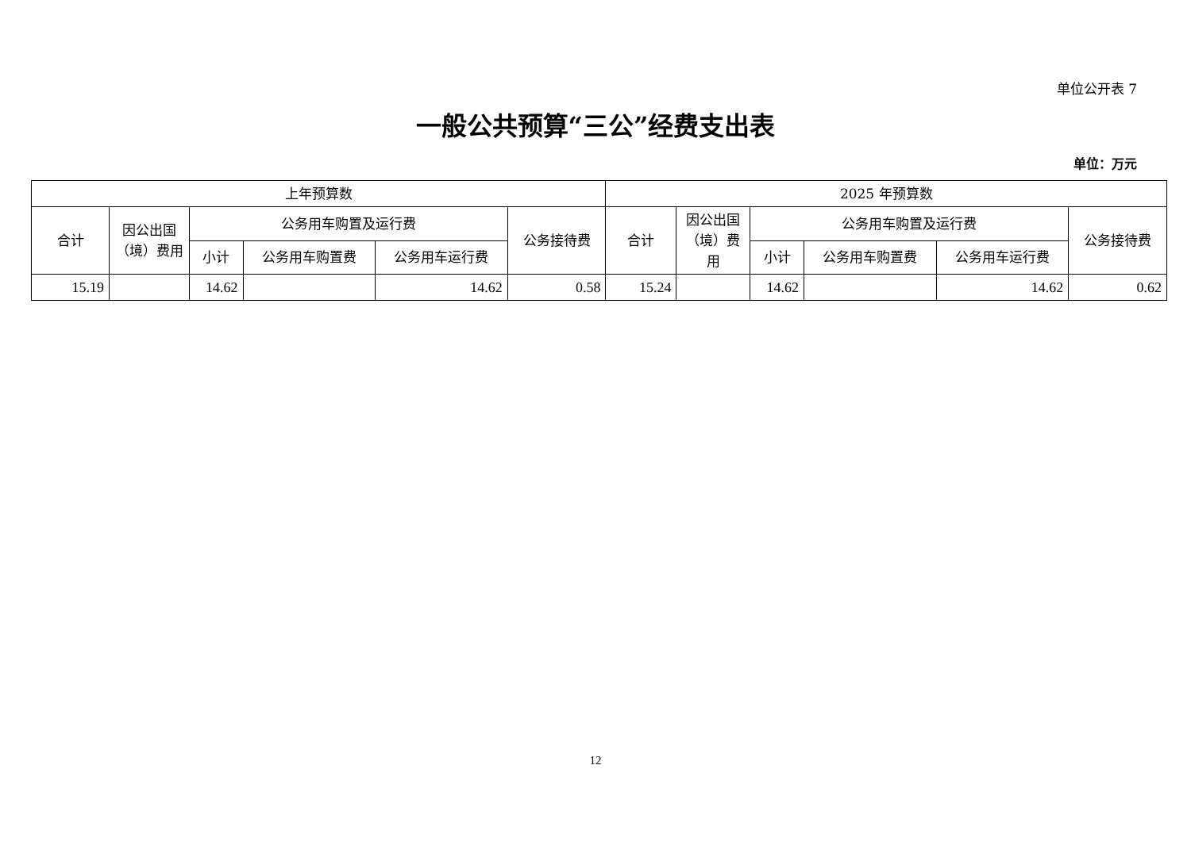单位公开表 7
一般公共预算“三公”经费支出表
单位：万元
| 上年预算数 | | | | | | 2025 年预算数 | | | | | |
| --- | --- | --- | --- | --- | --- | --- | --- | --- | --- | --- | --- |
| 合计 | 因公出国（境）费用 | 公务用车购置及运行费 | | | 公务接待费 | 合计 | 因公出国（境）费用 | 公务用车购置及运行费 | | | 公务接待费 |
| | | 小计 | 公务用车购置费 | 公务用车运行费 | | | | 小计 | 公务用车购置费 | 公务用车运行费 | |
| 15.19 | | 14.62 | | 14.62 | 0.58 | 15.24 | | 14.62 | | 14.62 | 0.62 |
12